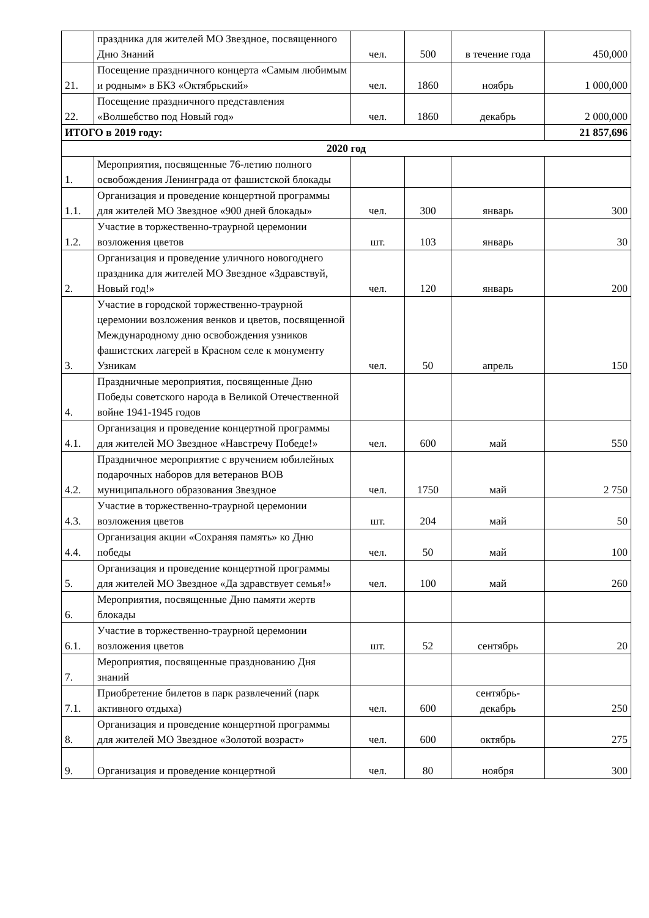| | праздника для жителей МО Звездное, посвященного Дню Знаний | чел. | 500 | в течение года | 450,000 |
| 21. | Посещение праздничного концерта «Самым любимым и родным» в БКЗ «Октябрьский» | чел. | 1860 | ноябрь | 1 000,000 |
| 22. | Посещение праздничного представления «Волшебство под Новый год» | чел. | 1860 | декабрь | 2 000,000 |
| ИТОГО в 2019 году: | | | | | 21 857,696 |
| 2020 год | | | | | |
| 1. | Мероприятия, посвященные 76-летию полного освобождения Ленинграда от фашистской блокады | | | | |
| 1.1. | Организация и проведение концертной программы для жителей МО Звездное «900 дней блокады» | чел. | 300 | январь | 300 |
| 1.2. | Участие в торжественно-траурной церемонии возложения цветов | шт. | 103 | январь | 30 |
| 2. | Организация и проведение уличного новогоднего праздника для жителей МО Звездное «Здравствуй, Новый год!» | чел. | 120 | январь | 200 |
| 3. | Участие в городской торжественно-траурной церемонии возложения венков и цветов, посвященной Международному дню освобождения узников фашистских лагерей в Красном селе к монументу Узникам | чел. | 50 | апрель | 150 |
| 4. | Праздничные мероприятия, посвященные Дню Победы советского народа в Великой Отечественной войне 1941-1945 годов | | | | |
| 4.1. | Организация и проведение концертной программы для жителей МО Звездное «Навстречу Победе!» | чел. | 600 | май | 550 |
| 4.2. | Праздничное мероприятие с вручением юбилейных подарочных наборов для ветеранов ВОВ муниципального образования Звездное | чел. | 1750 | май | 2 750 |
| 4.3. | Участие в торжественно-траурной церемонии возложения цветов | шт. | 204 | май | 50 |
| 4.4. | Организация акции «Сохраняя память» ко Дню победы | чел. | 50 | май | 100 |
| 5. | Организация и проведение концертной программы для жителей МО Звездное «Да здравствует семья!» | чел. | 100 | май | 260 |
| 6. | Мероприятия, посвященные Дню памяти жертв блокады | | | | |
| 6.1. | Участие в торжественно-траурной церемонии возложения цветов | шт. | 52 | сентябрь | 20 |
| 7. | Мероприятия, посвященные празднованию Дня знаний | | | | |
| 7.1. | Приобретение билетов в парк развлечений (парк активного отдыха) | чел. | 600 | сентябрь- декабрь | 250 |
| 8. | Организация и проведение концертной программы для жителей МО Звездное «Золотой возраст» | чел. | 600 | октябрь | 275 |
| 9. | Организация и проведение концертной | чел. | 80 | ноября | 300 |